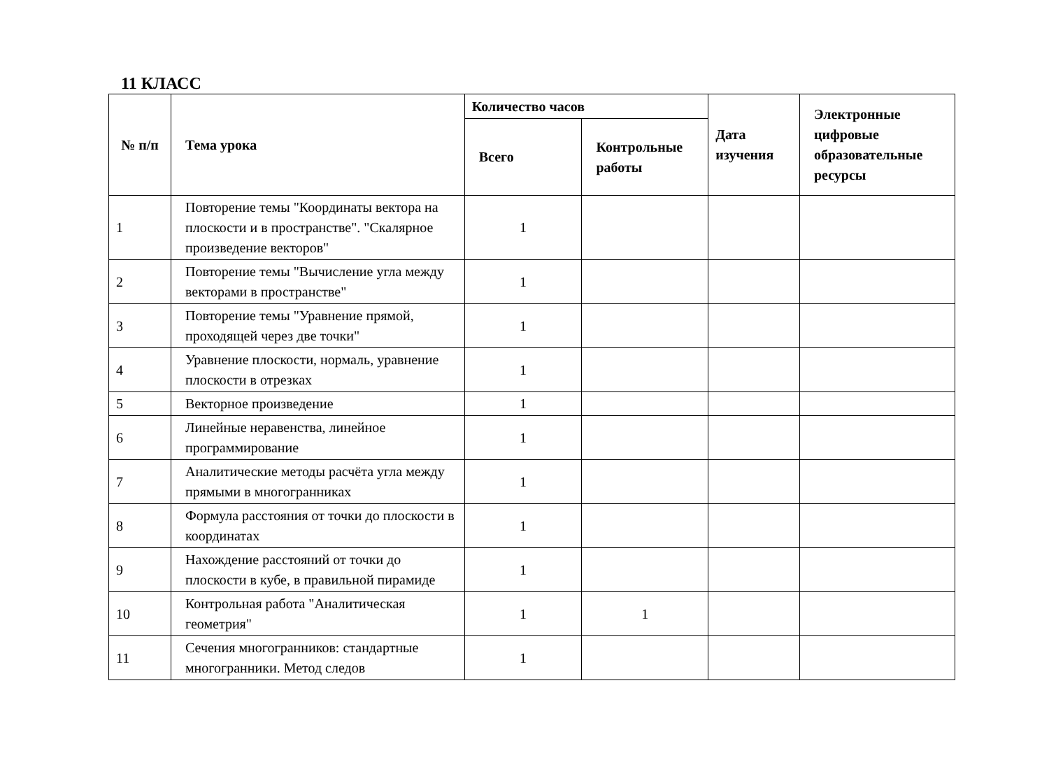11 КЛАСС
| № п/п | Тема урока | Количество часов | | Дата изучения | Электронные цифровые образовательные ресурсы |
| --- | --- | --- | --- | --- | --- |
| | | Всего | Контрольные работы | | |
| 1 | Повторение темы "Координаты вектора на плоскости и в пространстве". "Скалярное произведение векторов" | 1 | | | |
| 2 | Повторение темы "Вычисление угла между векторами в пространстве" | 1 | | | |
| 3 | Повторение темы "Уравнение прямой, проходящей через две точки" | 1 | | | |
| 4 | Уравнение плоскости, нормаль, уравнение плоскости в отрезках | 1 | | | |
| 5 | Векторное произведение | 1 | | | |
| 6 | Линейные неравенства, линейное программирование | 1 | | | |
| 7 | Аналитические методы расчёта угла между прямыми в многогранниках | 1 | | | |
| 8 | Формула расстояния от точки до плоскости в координатах | 1 | | | |
| 9 | Нахождение расстояний от точки до плоскости в кубе, в правильной пирамиде | 1 | | | |
| 10 | Контрольная работа "Аналитическая геометрия" | 1 | 1 | | |
| 11 | Сечения многогранников: стандартные многогранники. Метод следов | 1 | | | |